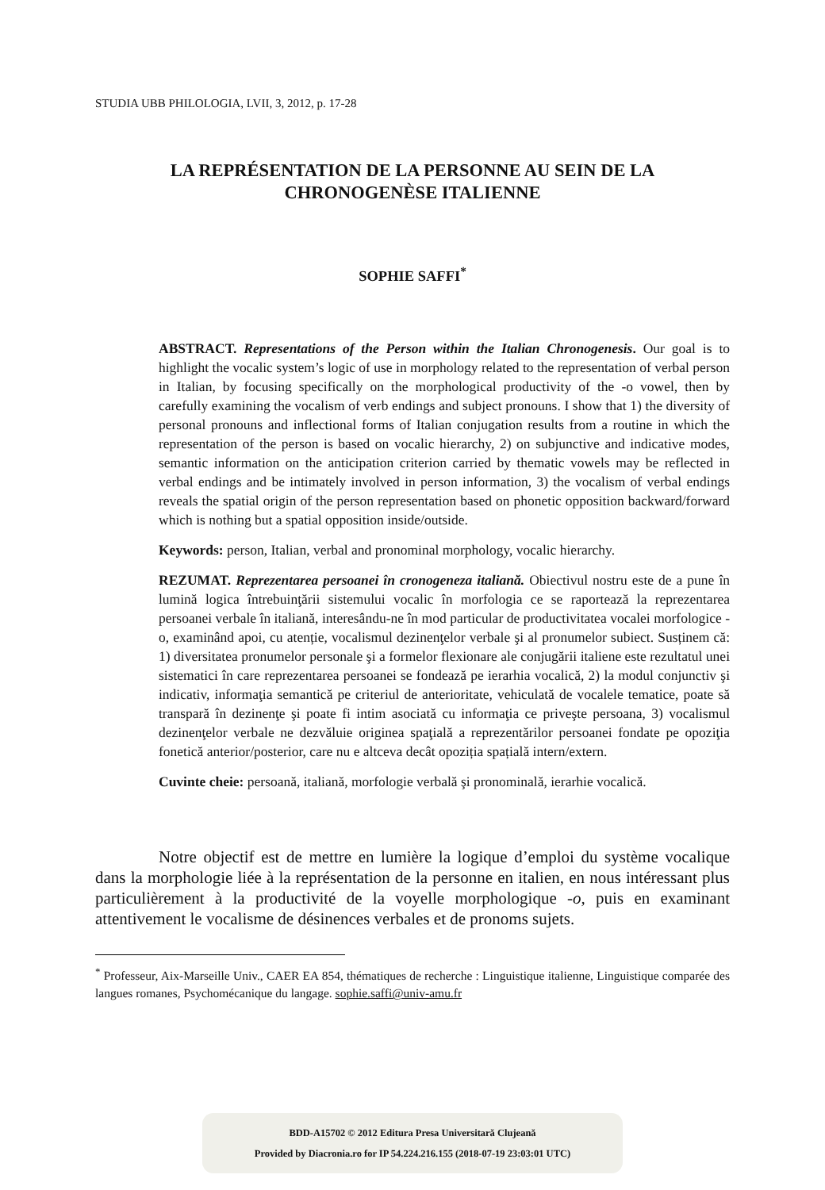STUDIA UBB PHILOLOGIA, LVII, 3, 2012, p. 17-28
LA REPRÉSENTATION DE LA PERSONNE AU SEIN DE LA
CHRONOGENÈSE ITALIENNE
SOPHIE SAFFI<sup>*</sup>
ABSTRACT. Representations of the Person within the Italian Chronogenesis. Our goal is to highlight the vocalic system’s logic of use in morphology related to the representation of verbal person in Italian, by focusing specifically on the morphological productivity of the -o vowel, then by carefully examining the vocalism of verb endings and subject pronouns. I show that 1) the diversity of personal pronouns and inflectional forms of Italian conjugation results from a routine in which the representation of the person is based on vocalic hierarchy, 2) on subjunctive and indicative modes, semantic information on the anticipation criterion carried by thematic vowels may be reflected in verbal endings and be intimately involved in person information, 3) the vocalism of verbal endings reveals the spatial origin of the person representation based on phonetic opposition backward/forward which is nothing but a spatial opposition inside/outside.
Keywords: person, Italian, verbal and pronominal morphology, vocalic hierarchy.
REZUMAT. Reprezentarea persoanei în cronogeneza italiană. Obiectivul nostru este de a pune în lumină logica întrebuinţării sistemului vocalic în morfologia ce se raportează la reprezentarea persoanei verbale în italiană, interesându-ne în mod particular de productivitatea vocalei morfologice -o, examinând apoi, cu atenție, vocalismul dezinenţelor verbale şi al pronumelor subiect. Susținem că: 1) diversitatea pronumelor personale şi a formelor flexionare ale conjugării italiene este rezultatul unei sistematici în care reprezentarea persoanei se fondează pe ierarhia vocalică, 2) la modul conjunctiv şi indicativ, informaţia semantică pe criteriul de anterioritate, vehiculată de vocalele tematice, poate să transpară în dezinenţe şi poate fi intim asociată cu informaţia ce priveşte persoana, 3) vocalismul dezinenţelor verbale ne dezvăluie originea spaţială a reprezentărilor persoanei fondate pe opoziţia fonetică anterior/posterior, care nu e altceva decât opoziția spațială intern/extern.
Cuvinte cheie: persoană, italiană, morfologie verbală şi pronominală, ierarhie vocalică.
Notre objectif est de mettre en lumière la logique d’emploi du système vocalique dans la morphologie liée à la représentation de la personne en italien, en nous intéressant plus particulièrement à la productivité de la voyelle morphologique -o, puis en examinant attentivement le vocalisme de désinences verbales et de pronoms sujets.
<sup>*</sup> Professeur, Aix-Marseille Univ., CAER EA 854, thématiques de recherche : Linguistique italienne, Linguistique comparée des langues romanes, Psychomécanique du langage. sophie.saffi@univ-amu.fr
BDD-A15702 © 2012 Editura Presa Universitară Clujeană
Provided by Diacronia.ro for IP 54.224.216.155 (2018-07-19 23:03:01 UTC)